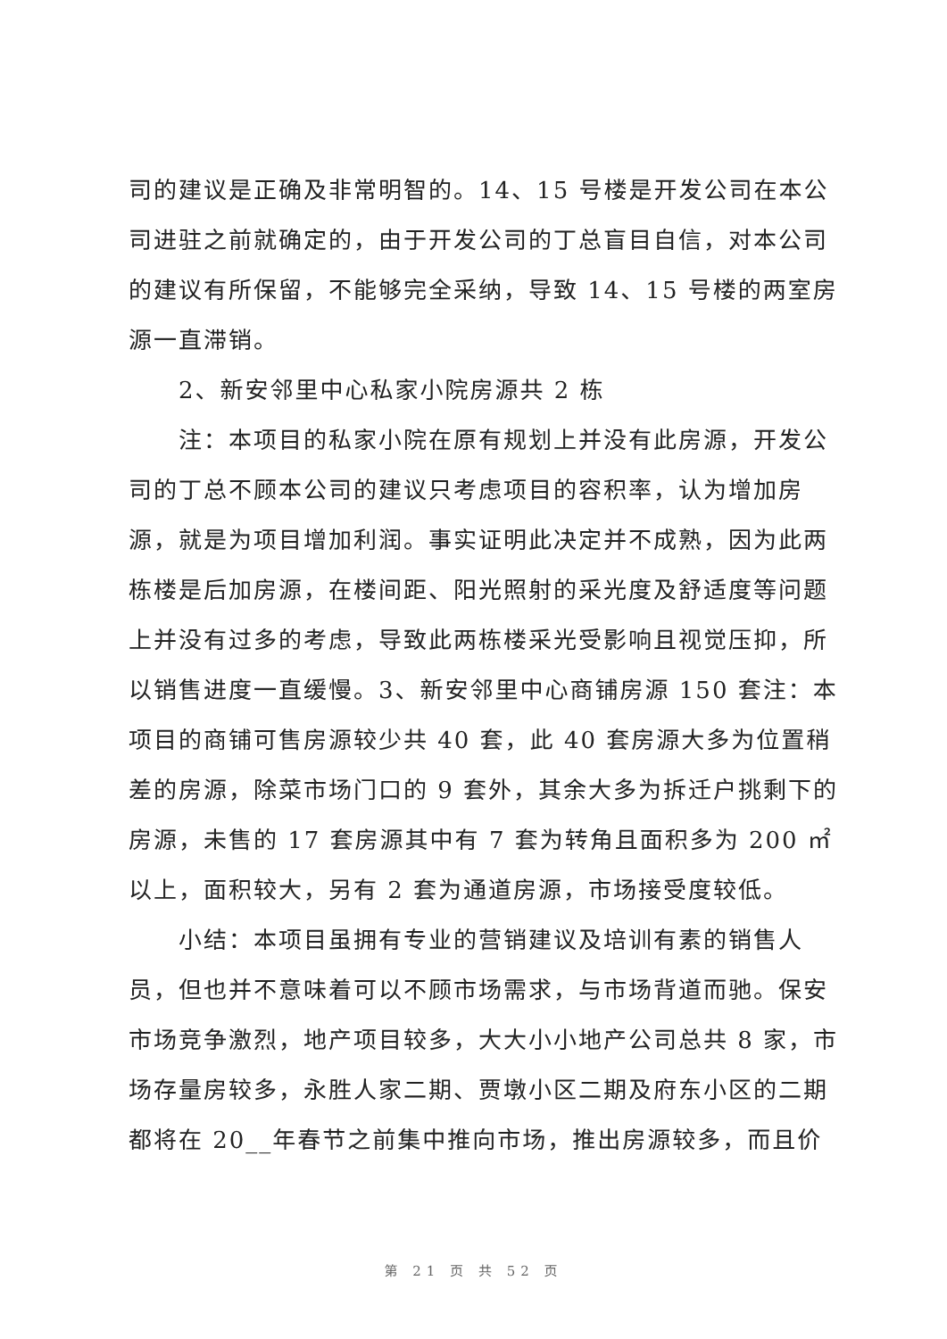司的建议是正确及非常明智的。14、15 号楼是开发公司在本公司进驻之前就确定的，由于开发公司的丁总盲目自信，对本公司的建议有所保留，不能够完全采纳，导致 14、15 号楼的两室房源一直滞销。
2、新安邻里中心私家小院房源共 2 栋
注：本项目的私家小院在原有规划上并没有此房源，开发公司的丁总不顾本公司的建议只考虑项目的容积率，认为增加房源，就是为项目增加利润。事实证明此决定并不成熟，因为此两栋楼是后加房源，在楼间距、阳光照射的采光度及舒适度等问题上并没有过多的考虑，导致此两栋楼采光受影响且视觉压抑，所以销售进度一直缓慢。3、新安邻里中心商铺房源 150 套注：本项目的商铺可售房源较少共 40 套，此 40 套房源大多为位置稍差的房源，除菜市场门口的 9 套外，其余大多为拆迁户挑剩下的房源，未售的 17 套房源其中有 7 套为转角且面积多为 200 ㎡以上，面积较大，另有 2 套为通道房源，市场接受度较低。
小结：本项目虽拥有专业的营销建议及培训有素的销售人员，但也并不意味着可以不顾市场需求，与市场背道而驰。保安市场竞争激烈，地产项目较多，大大小小地产公司总共 8 家，市场存量房较多，永胜人家二期、贾墩小区二期及府东小区的二期都将在 20__年春节之前集中推向市场，推出房源较多，而且价
第 21 页 共 52 页